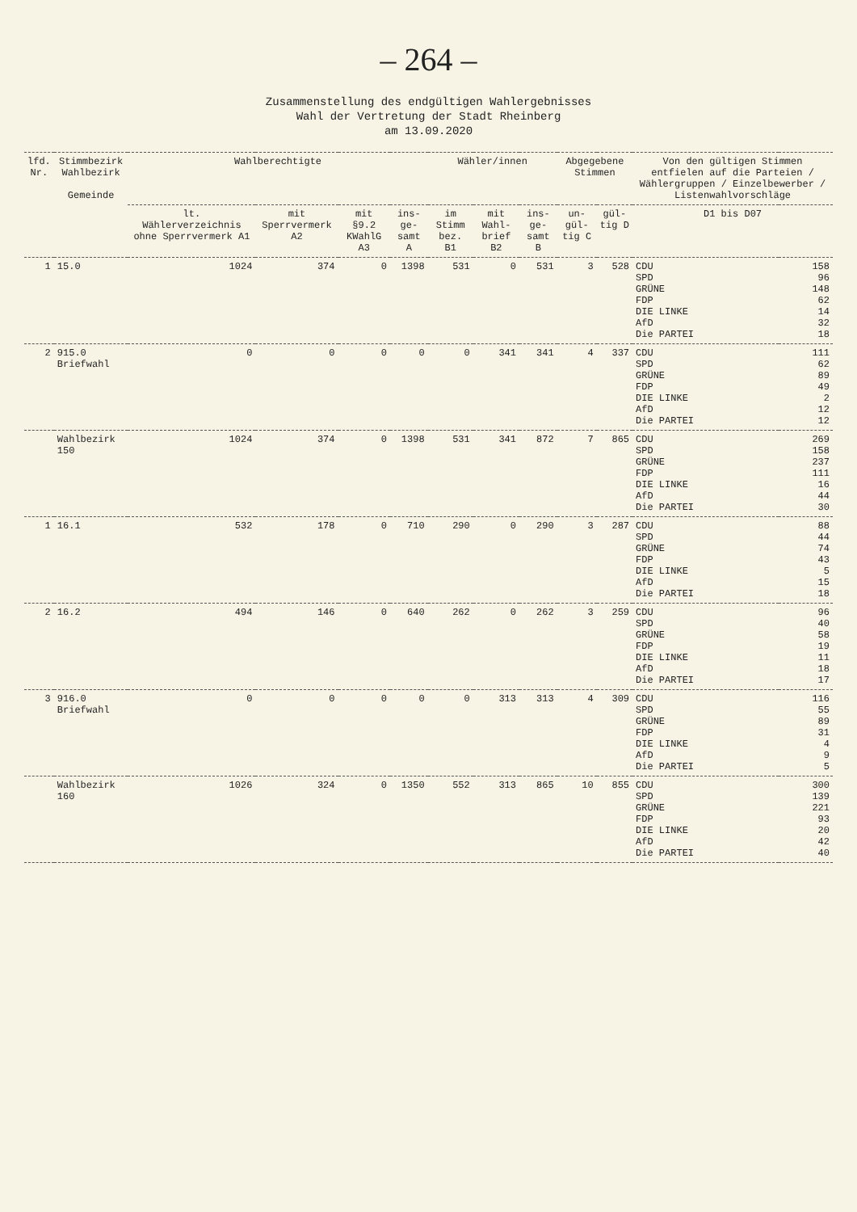– 264 –
Zusammenstellung des endgültigen Wahlergebnisses
Wahl der Vertretung der Stadt Rheinberg
am 13.09.2020
| lfd. Nr. | Stimmbezirk Wahlbezirk Gemeinde | Wahlberechtigte | | | | Wähler/innen | | | Abgegebene Stimmen | | Von den gültigen Stimmen entfielen auf die Parteien / Wählergruppen / Einzelbewerber / Listenwahlvorschläge | |
| --- | --- | --- | --- | --- | --- | --- | --- | --- | --- | --- | --- | --- |
| | | lt. Wählerverzeichnis ohne Sperrvermerk A1 | mit Sperrvermerk A2 | mit §9.2 KWahlG A3 | ins-ge-samt A | im Stimm bez. B1 | mit Wahl-brief B2 | ins-ge-samt B | un-gül-tig C | gül-tig D | D1 bis D07 | |
| 1 | 15.0 | 1024 | 374 | 0 | 1398 | 531 | 0 | 531 | 3 | 528 | CDU SPD GRÜNE FDP DIE LINKE AfD Die PARTEI | 158 96 148 62 14 32 18 |
| 2 | 915.0 Briefwahl | 0 | 0 | 0 | 0 | 0 | 341 | 341 | 4 | 337 | CDU SPD GRÜNE FDP DIE LINKE AfD Die PARTEI | 111 62 89 49 2 12 12 |
| | Wahlbezirk 150 | 1024 | 374 | 0 | 1398 | 531 | 341 | 872 | 7 | 865 | CDU SPD GRÜNE FDP DIE LINKE AfD Die PARTEI | 269 158 237 111 16 44 30 |
| 1 | 16.1 | 532 | 178 | 0 | 710 | 290 | 0 | 290 | 3 | 287 | CDU SPD GRÜNE FDP DIE LINKE AfD Die PARTEI | 88 44 74 43 5 15 18 |
| 2 | 16.2 | 494 | 146 | 0 | 640 | 262 | 0 | 262 | 3 | 259 | CDU SPD GRÜNE FDP DIE LINKE AfD Die PARTEI | 96 40 58 19 11 18 17 |
| 3 | 916.0 Briefwahl | 0 | 0 | 0 | 0 | 0 | 313 | 313 | 4 | 309 | CDU SPD GRÜNE FDP DIE LINKE AfD Die PARTEI | 116 55 89 31 4 9 5 |
| | Wahlbezirk 160 | 1026 | 324 | 0 | 1350 | 552 | 313 | 865 | 10 | 855 | CDU SPD GRÜNE FDP DIE LINKE AfD Die PARTEI | 300 139 221 93 20 42 40 |